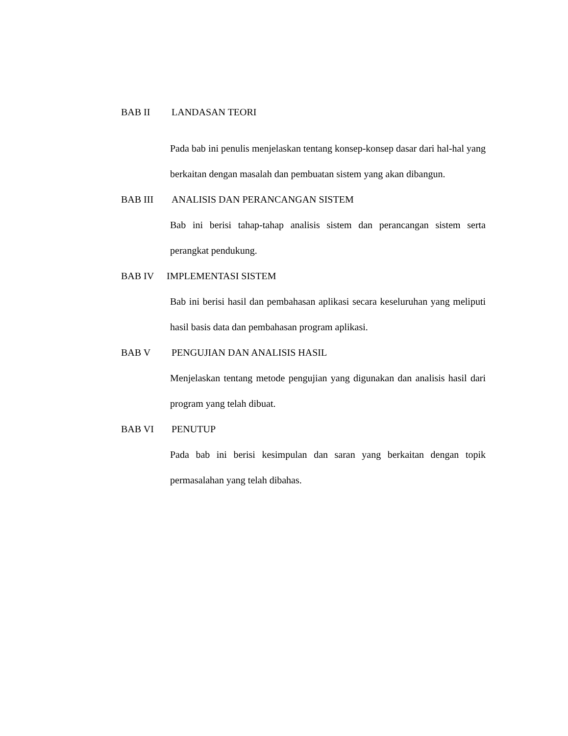BAB II LANDASAN TEORI
Pada bab ini penulis menjelaskan tentang konsep-konsep dasar dari hal-hal yang berkaitan dengan masalah dan pembuatan sistem yang akan dibangun.
BAB III ANALISIS DAN PERANCANGAN SISTEM
Bab ini berisi tahap-tahap analisis sistem dan perancangan sistem serta perangkat pendukung.
BAB IV IMPLEMENTASI SISTEM
Bab ini berisi hasil dan pembahasan aplikasi secara keseluruhan yang meliputi hasil basis data dan pembahasan program aplikasi.
BAB V PENGUJIAN DAN ANALISIS HASIL
Menjelaskan tentang metode pengujian yang digunakan dan analisis hasil dari program yang telah dibuat.
BAB VI PENUTUP
Pada bab ini berisi kesimpulan dan saran yang berkaitan dengan topik permasalahan yang telah dibahas.